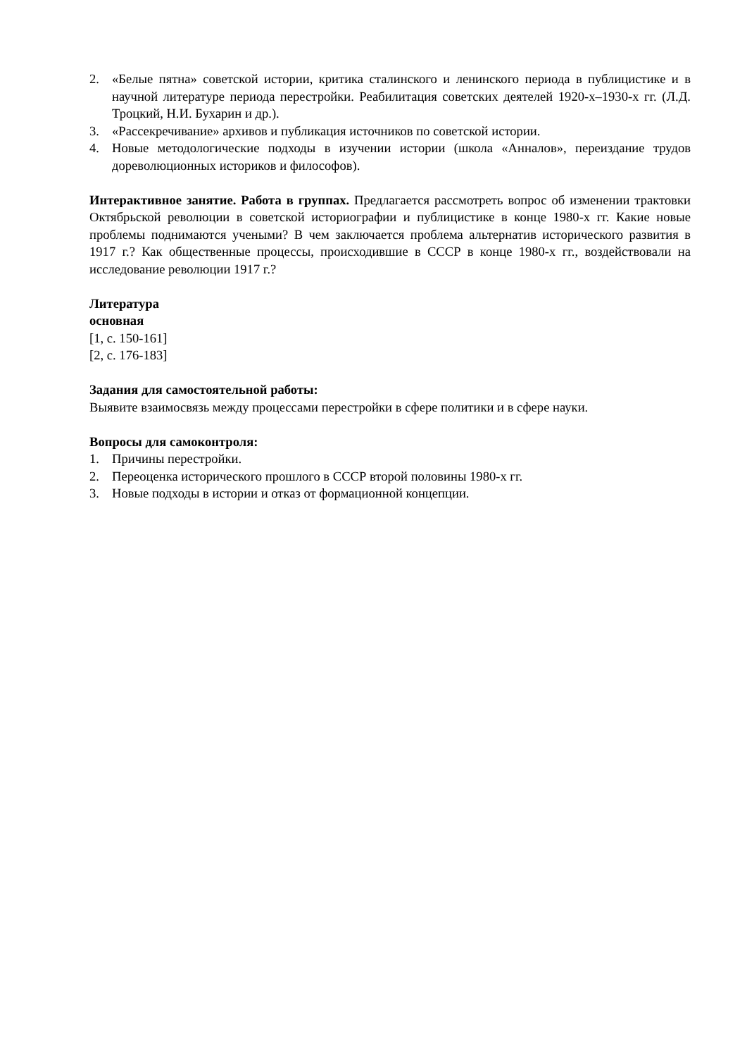2. «Белые пятна» советской истории, критика сталинского и ленинского периода в публицистике и в научной литературе периода перестройки. Реабилитация советских деятелей 1920-х–1930-х гг. (Л.Д. Троцкий, Н.И. Бухарин и др.).
3. «Рассекречивание» архивов и публикация источников по советской истории.
4. Новые методологические подходы в изучении истории (школа «Анналов», переиздание трудов дореволюционных историков и философов).
Интерактивное занятие. Работа в группах. Предлагается рассмотреть вопрос об изменении трактовки Октябрьской революции в советской историографии и публицистике в конце 1980-х гг. Какие новые проблемы поднимаются учеными? В чем заключается проблема альтернатив исторического развития в 1917 г.? Как общественные процессы, происходившие в СССР в конце 1980-х гг., воздействовали на исследование революции 1917 г.?
Литература
основная
[1, с. 150-161]
[2, с. 176-183]
Задания для самостоятельной работы:
Выявите взаимосвязь между процессами перестройки в сфере политики и в сфере науки.
Вопросы для самоконтроля:
1. Причины перестройки.
2. Переоценка исторического прошлого в СССР второй половины 1980-х гг.
3. Новые подходы в истории и отказ от формационной концепции.